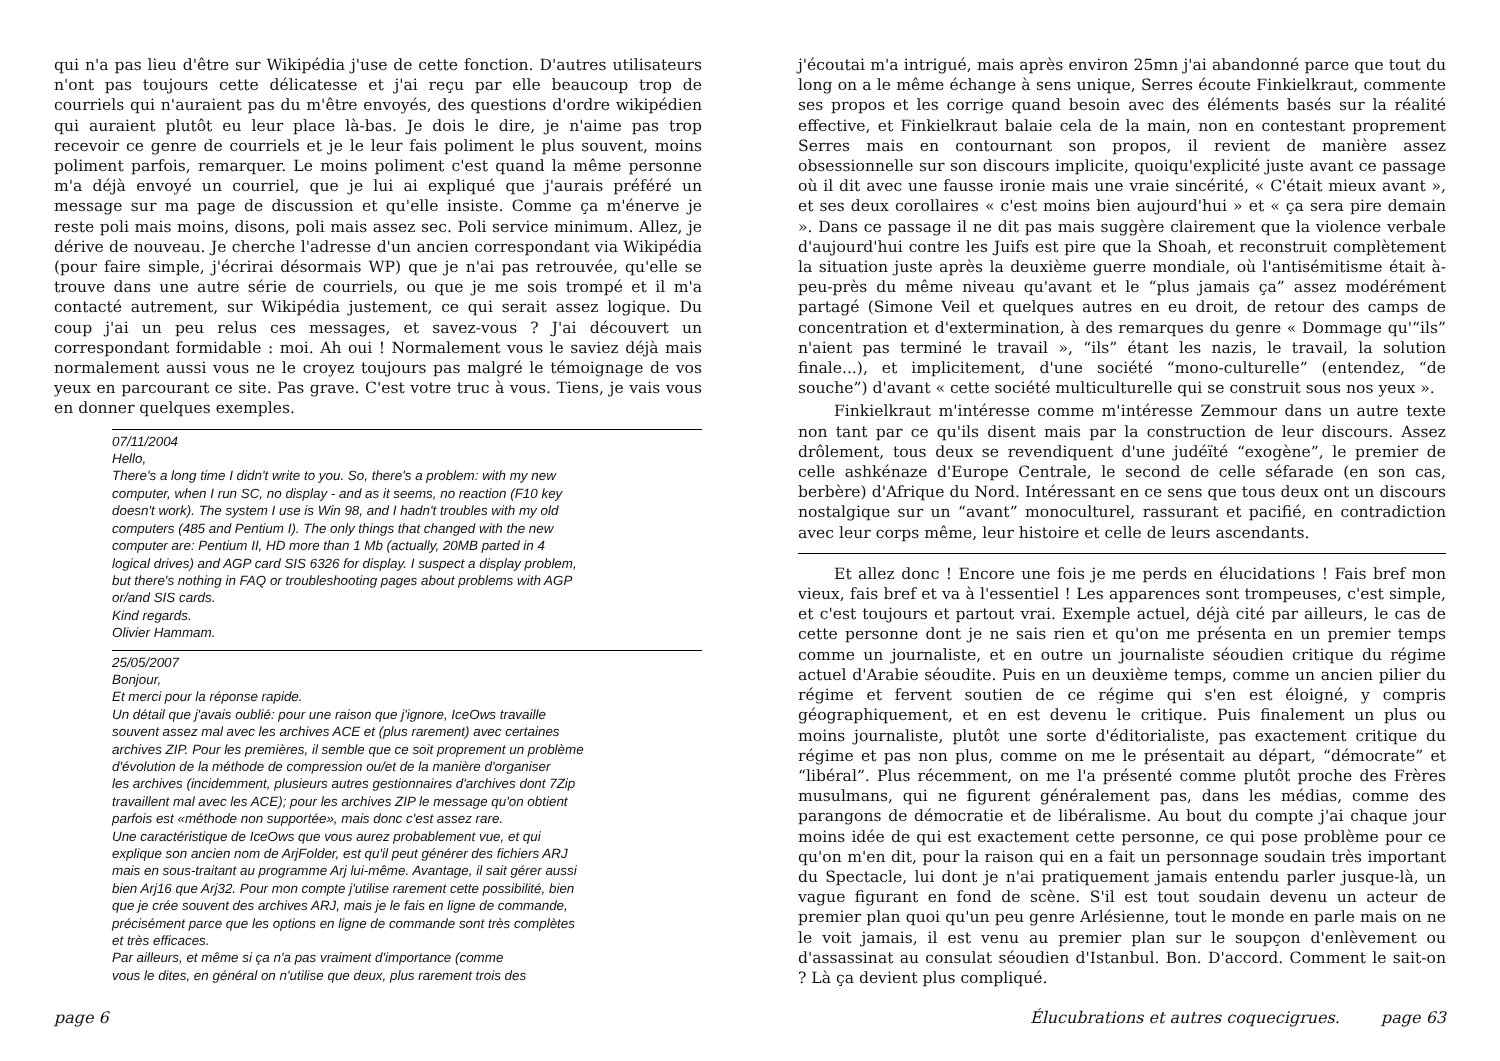qui n'a pas lieu d'être sur Wikipédia j'use de cette fonction. D'autres utilisateurs n'ont pas toujours cette délicatesse et j'ai reçu par elle beaucoup trop de courriels qui n'auraient pas du m'être envoyés, des questions d'ordre wikipédien qui auraient plutôt eu leur place là-bas. Je dois le dire, je n'aime pas trop recevoir ce genre de courriels et je le leur fais poliment le plus souvent, moins poliment parfois, remarquer. Le moins poliment c'est quand la même personne m'a déjà envoyé un courriel, que je lui ai expliqué que j'aurais préféré un message sur ma page de discussion et qu'elle insiste. Comme ça m'énerve je reste poli mais moins, disons, poli mais assez sec. Poli service minimum. Allez, je dérive de nouveau. Je cherche l'adresse d'un ancien correspondant via Wikipédia (pour faire simple, j'écrirai désormais WP) que je n'ai pas retrouvée, qu'elle se trouve dans une autre série de courriels, ou que je me sois trompé et il m'a contacté autrement, sur Wikipédia justement, ce qui serait assez logique. Du coup j'ai un peu relus ces messages, et savez-vous ? J'ai découvert un correspondant formidable : moi. Ah oui ! Normalement vous le saviez déjà mais normalement aussi vous ne le croyez toujours pas malgré le témoignage de vos yeux en parcourant ce site. Pas grave. C'est votre truc à vous. Tiens, je vais vous en donner quelques exemples.
07/11/2004
Hello,
There's a long time I didn't write to you. So, there's a problem: with my new
computer, when I run SC, no display - and as it seems, no reaction (F10 key
doesn't work). The system I use is Win 98, and I hadn't troubles with my old
computers (485 and Pentium I). The only things that changed with the new
computer are: Pentium II, HD more than 1 Mb (actually, 20MB parted in 4
logical drives) and AGP card SIS 6326 for display. I suspect a display problem,
but there's nothing in FAQ or troubleshooting pages about problems with AGP
or/and SIS cards.
Kind regards.
Olivier Hammam.
25/05/2007
Bonjour,
Et merci pour la réponse rapide.
Un détail que j'avais oublié: pour une raison que j'ignore, IceOws travaille
souvent assez mal avec les archives ACE et (plus rarement) avec certaines
archives ZIP. Pour les premières, il semble que ce soit proprement un problème
d'évolution de la méthode de compression ou/et de la manière d'organiser
les archives (incidemment, plusieurs autres gestionnaires d'archives dont 7Zip
travaillent mal avec les ACE); pour les archives ZIP le message qu'on obtient
parfois est «méthode non supportée», mais donc c'est assez rare.
Une caractéristique de IceOws que vous aurez probablement vue, et qui
explique son ancien nom de ArjFolder, est qu'il peut générer des fichiers ARJ
mais en sous-traitant au programme Arj lui-même. Avantage, il sait gérer aussi
bien Arj16 que Arj32. Pour mon compte j'utilise rarement cette possibilité, bien
que je crée souvent des archives ARJ, mais je le fais en ligne de commande,
précisément parce que les options en ligne de commande sont très complètes
et très efficaces.
Par ailleurs, et même si ça n'a pas vraiment d'importance (comme
vous le dites, en général on n'utilise que deux, plus rarement trois des
j'écoutai m'a intrigué, mais après environ 25mn j'ai abandonné parce que tout du long on a le même échange à sens unique, Serres écoute Finkielkraut, commente ses propos et les corrige quand besoin avec des éléments basés sur la réalité effective, et Finkielkraut balaie cela de la main, non en contestant proprement Serres mais en contournant son propos, il revient de manière assez obsessionnelle sur son discours implicite, quoiqu'explicité juste avant ce passage où il dit avec une fausse ironie mais une vraie sincérité, « C'était mieux avant », et ses deux corollaires « c'est moins bien aujourd'hui » et « ça sera pire demain ». Dans ce passage il ne dit pas mais suggère clairement que la violence verbale d'aujourd'hui contre les Juifs est pire que la Shoah, et reconstruit complètement la situation juste après la deuxième guerre mondiale, où l'antisémitisme était à-peu-près du même niveau qu'avant et le “plus jamais ça” assez modérément partagé (Simone Veil et quelques autres en eu droit, de retour des camps de concentration et d'extermination, à des remarques du genre « Dommage qu'“ils” n'aient pas terminé le travail », “ils” étant les nazis, le travail, la solution finale...), et implicitement, d'une société “mono-culturelle” (entendez, “de souche”) d'avant « cette société multiculturelle qui se construit sous nos yeux ».
Finkielkraut m'intéresse comme m'intéresse Zemmour dans un autre texte non tant par ce qu'ils disent mais par la construction de leur discours. Assez drôlement, tous deux se revendiquent d'une judéïté “exogène”, le premier de celle ashkénaze d'Europe Centrale, le second de celle séfarade (en son cas, berbère) d'Afrique du Nord. Intéressant en ce sens que tous deux ont un discours nostalgique sur un “avant” monoculturel, rassurant et pacifié, en contradiction avec leur corps même, leur histoire et celle de leurs ascendants.
Et allez donc ! Encore une fois je me perds en élucidations ! Fais bref mon vieux, fais bref et va à l'essentiel ! Les apparences sont trompeuses, c'est simple, et c'est toujours et partout vrai. Exemple actuel, déjà cité par ailleurs, le cas de cette personne dont je ne sais rien et qu'on me présenta en un premier temps comme un journaliste, et en outre un journaliste séoudien critique du régime actuel d'Arabie séoudite. Puis en un deuxième temps, comme un ancien pilier du régime et fervent soutien de ce régime qui s'en est éloigné, y compris géographiquement, et en est devenu le critique. Puis finalement un plus ou moins journaliste, plutôt une sorte d'éditorialiste, pas exactement critique du régime et pas non plus, comme on me le présentait au départ, “démocrate” et “libéral”. Plus récemment, on me l'a présenté comme plutôt proche des Frères musulmans, qui ne figurent généralement pas, dans les médias, comme des parangons de démocratie et de libéralisme. Au bout du compte j'ai chaque jour moins idée de qui est exactement cette personne, ce qui pose problème pour ce qu'on m'en dit, pour la raison qui en a fait un personnage soudain très important du Spectacle, lui dont je n'ai pratiquement jamais entendu parler jusque-là, un vague figurant en fond de scène. S'il est tout soudain devenu un acteur de premier plan quoi qu'un peu genre Arlésienne, tout le monde en parle mais on ne le voit jamais, il est venu au premier plan sur le soupçon d'enlèvement ou d'assassinat au consulat séoudien d'Istanbul. Bon. D'accord. Comment le sait-on ? Là ça devient plus compliqué.
page 6 Élucubrations et autres coquecigrues. page 63